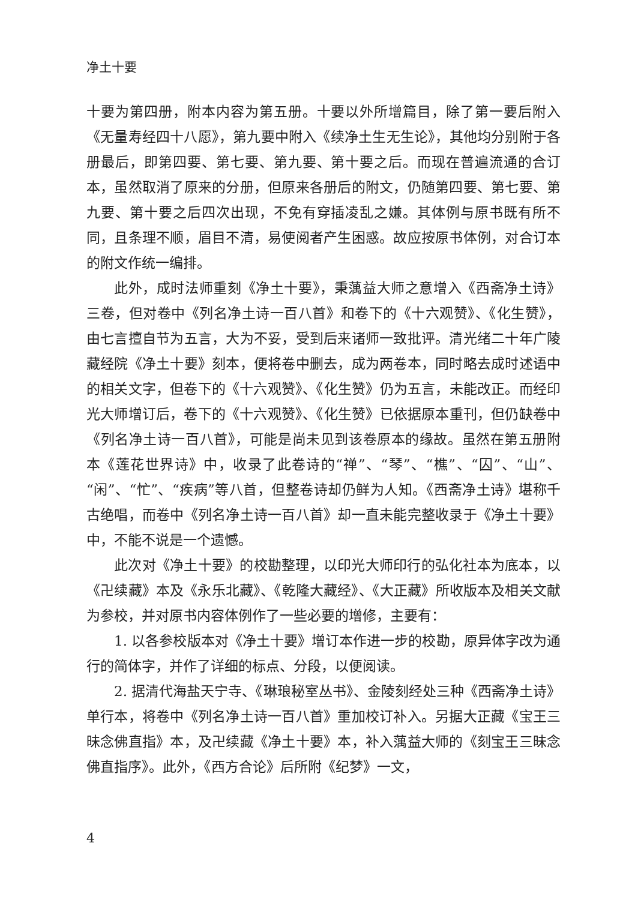净土十要
十要为第四册，附本内容为第五册。十要以外所增篇目，除了第一要后附入《无量寿经四十八愿》，第九要中附入《续净土生无生论》，其他均分别附于各册最后，即第四要、第七要、第九要、第十要之后。而现在普遍流通的合订本，虽然取消了原来的分册，但原来各册后的附文，仍随第四要、第七要、第九要、第十要之后四次出现，不免有穿插凌乱之嫌。其体例与原书既有所不同，且条理不顺，眉目不清，易使阅者产生困惑。故应按原书体例，对合订本的附文作统一编排。
此外，成时法师重刻《净土十要》，秉蕅益大师之意增入《西斋净土诗》三卷，但对卷中《列名净土诗一百八首》和卷下的《十六观赞》、《化生赞》，由七言擅自节为五言，大为不妥，受到后来诸师一致批评。清光绪二十年广陵藏经院《净土十要》刻本，便将卷中删去，成为两卷本，同时略去成时述语中的相关文字，但卷下的《十六观赞》、《化生赞》仍为五言，未能改正。而经印光大师增订后，卷下的《十六观赞》、《化生赞》已依据原本重刊，但仍缺卷中《列名净土诗一百八首》，可能是尚未见到该卷原本的缘故。虽然在第五册附本《莲花世界诗》中，收录了此卷诗的“禅”、“琴”、“樵”、“囚”、“山”、“闲”、“忙”、“疾病”等八首，但整卷诗却仍鲜为人知。《西斋净土诗》堪称千古绝唱，而卷中《列名净土诗一百八首》却一直未能完整收录于《净土十要》中，不能不说是一个遗憾。
此次对《净土十要》的校勘整理，以印光大师印行的弘化社本为底本，以《卍续藏》本及《永乐北藏》、《乾隆大藏经》、《大正藏》所收版本及相关文献为参校，并对原书内容体例作了一些必要的增修，主要有：
1. 以各参校版本对《净土十要》增订本作进一步的校勘，原异体字改为通行的简体字，并作了详细的标点、分段，以便阅读。
2. 据清代海盐天宁寺、《琳琅秘室丛书》、金陵刻经处三种《西斋净土诗》单行本，将卷中《列名净土诗一百八首》重加校订补入。另据大正藏《宝王三昧念佛直指》本，及卍续藏《净土十要》本，补入蕅益大师的《刻宝王三昧念佛直指序》。此外，《西方合论》后所附《纪梦》一文，
4